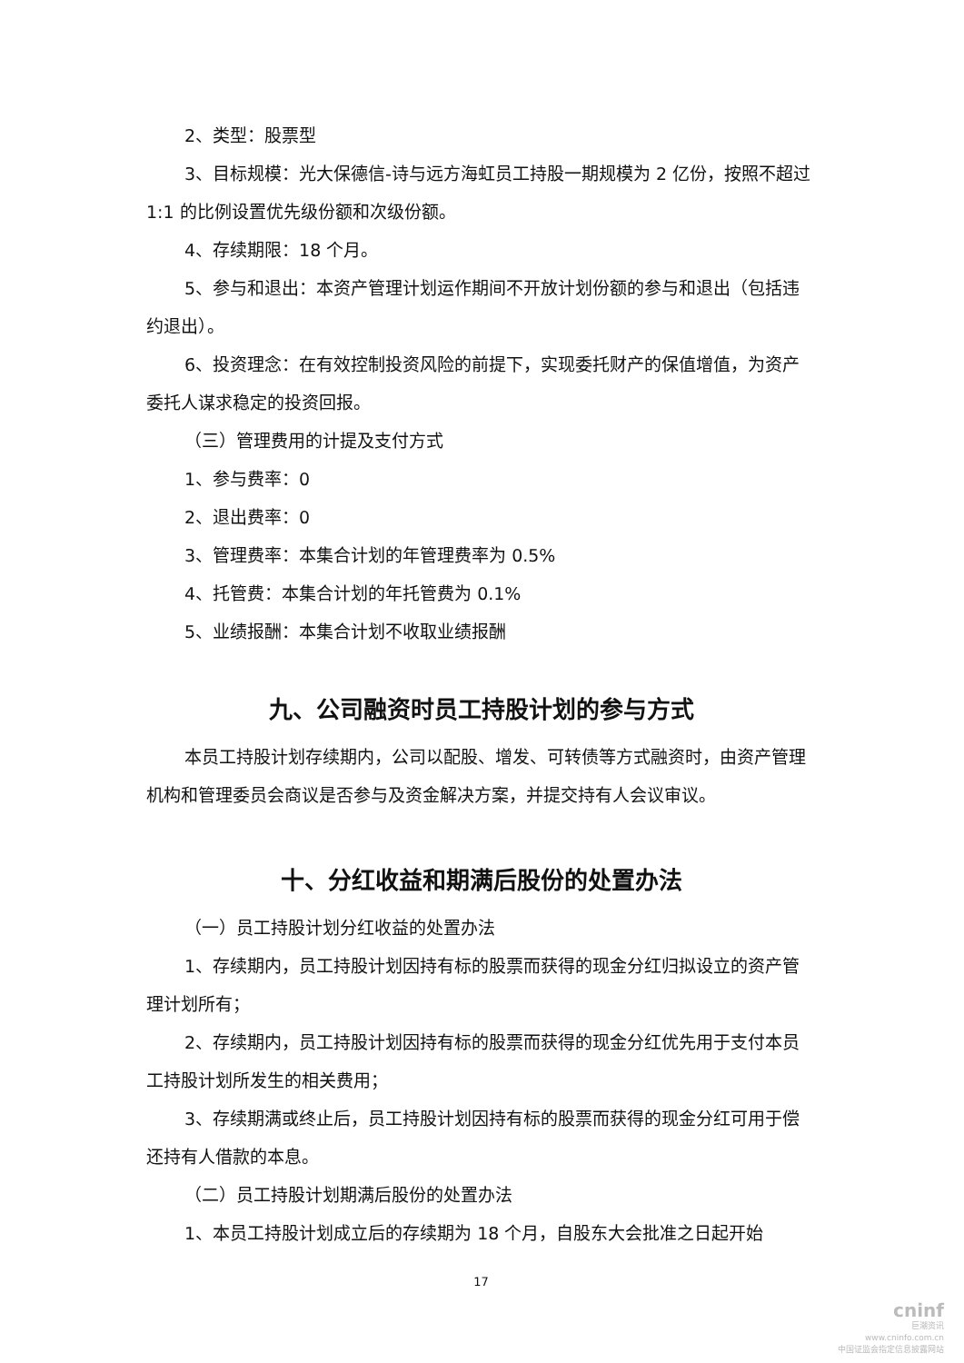2、类型：股票型
3、目标规模：光大保德信-诗与远方海虹员工持股一期规模为 2 亿份，按照不超过 1:1 的比例设置优先级份额和次级份额。
4、存续期限：18 个月。
5、参与和退出：本资产管理计划运作期间不开放计划份额的参与和退出（包括违约退出）。
6、投资理念：在有效控制投资风险的前提下，实现委托财产的保值增值，为资产委托人谋求稳定的投资回报。
（三）管理费用的计提及支付方式
1、参与费率：0
2、退出费率：0
3、管理费率：本集合计划的年管理费率为 0.5%
4、托管费：本集合计划的年托管费为 0.1%
5、业绩报酬：本集合计划不收取业绩报酬
九、公司融资时员工持股计划的参与方式
本员工持股计划存续期内，公司以配股、增发、可转债等方式融资时，由资产管理机构和管理委员会商议是否参与及资金解决方案，并提交持有人会议审议。
十、分红收益和期满后股份的处置办法
（一）员工持股计划分红收益的处置办法
1、存续期内，员工持股计划因持有标的股票而获得的现金分红归拟设立的资产管理计划所有；
2、存续期内，员工持股计划因持有标的股票而获得的现金分红优先用于支付本员工持股计划所发生的相关费用；
3、存续期满或终止后，员工持股计划因持有标的股票而获得的现金分红可用于偿还持有人借款的本息。
（二）员工持股计划期满后股份的处置办法
1、本员工持股计划成立后的存续期为 18 个月，自股东大会批准之日起开始
17
cninf
巨潮资讯
www.cninfo.com.cn
中国证监会指定信息披露网站